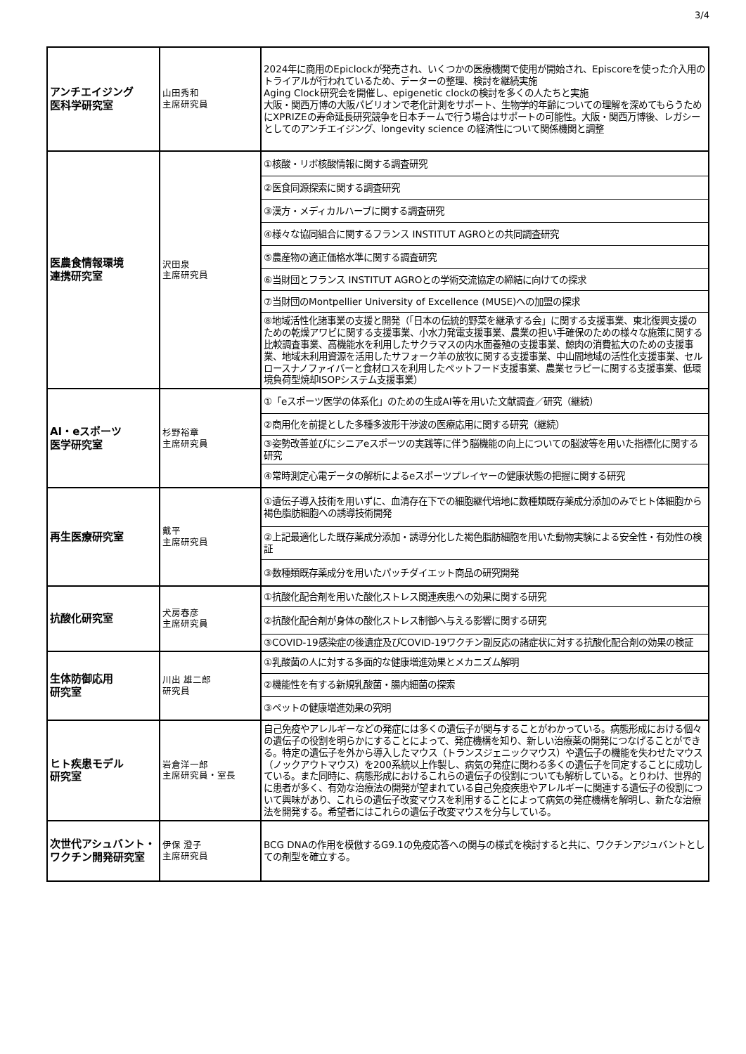3/4
| アンチエイジング 医科学研究室 | 山田秀和 主席研究員 | 2024年に商用のEpiclockが発売され、いくつかの医療機関で使用が開始され、Episcoreを使った介入用のトライアルが行われているため、データーの整理、検討を継続実施 Aging Clock研究会を開催し、epigenetic clockの検討を多くの人たちと実施 大阪・関西万博の大阪パビリオンで老化計測をサポート、生物学的年齢についての理解を深めてもらうためにXPRIZEの寿命延長研究競争を日本チームで行う場合はサポートの可能性。大阪・関西万博後、レガシーとしてのアンチエイジング、longevity science の経済性について関係機関と調整 |
| 医農食情報環境 連携研究室 | 沢田泉 主席研究員 | ①核酸・リボ核酸情報に関する調査研究 |
| | | ②医食同源探索に関する調査研究 |
| | | ③漢方・メディカルハーブに関する調査研究 |
| | | ④様々な協同組合に関するフランス INSTITUT AGROとの共同調査研究 |
| | | ⑤農産物の適正価格水準に関する調査研究 |
| | | ⑥当財団とフランス INSTITUT AGROとの学術交流協定の締結に向けての探求 |
| | | ⑦当財団のMontpellier University of Excellence (MUSE)への加盟の探求 |
| | | ⑧地域活性化諸事業の支援と開発（「日本の伝統的野菜を継承する会」に関する支援事業、東北復興支援のための乾燥アワビに関する支援事業、小水力発電支援事業、農業の担い手確保のための様々な施策に関する比較調査事業、高機能水を利用したサクラマスの内水面養殖の支援事業、鯨肉の消費拡大のための支援事業、地域未利用資源を活用したサフォーク羊の放牧に関する支援事業、中山間地域の活性化支援事業、セルロースナノファイバーと食材ロスを利用したペットフード支援事業、農業セラピーに関する支援事業、低環境負荷型焼却ISOPシステム支援事業） |
| AI・eスポーツ 医学研究室 | 杉野裕章 主席研究員 | ①「eスポーツ医学の体系化」のための生成AI等を用いた文献調査／研究（継続） |
| | | ②商用化を前提とした多種多波形干渉波の医療応用に関する研究（継続） |
| | | ③姿勢改善並びにシニアeスポーツの実践等に伴う脳機能の向上についての脳波等を用いた指標化に関する研究 |
| | | ④常時測定心電データの解析によるeスポーツプレイヤーの健康状態の把握に関する研究 |
| 再生医療研究室 | 戴平 主席研究員 | ①遺伝子導入技術を用いずに、血清存在下での細胞継代培地に数種類既存薬成分添加のみでヒト体細胞から褐色脂肪細胞への誘導技術開発 |
| | | ②上記最適化した既存薬成分添加・誘導分化した褐色脂肪細胞を用いた動物実験による安全性・有効性の検証 |
| | | ③数種類既存薬成分を用いたパッチダイエット商品の研究開発 |
| 抗酸化研究室 | 犬房春彦 主席研究員 | ①抗酸化配合剤を用いた酸化ストレス関連疾患への効果に関する研究 |
| | | ②抗酸化配合剤が身体の酸化ストレス制御へ与える影響に関する研究 |
| | | ③COVID-19感染症の後遺症及びCOVID-19ワクチン副反応の諸症状に対する抗酸化配合剤の効果の検証 |
| 生体防御応用 研究室 | 川出 雄二郎 研究員 | ①乳酸菌の人に対する多面的な健康増進効果とメカニズム解明 |
| | | ②機能性を有する新規乳酸菌・腸内細菌の探索 |
| | | ③ペットの健康増進効果の究明 |
| ヒト疾患モデル 研究室 | 岩倉洋一郎 主席研究員・室長 | 自己免疫やアレルギーなどの発症には多くの遺伝子が関与することがわかっている。病態形成における個々の遺伝子の役割を明らかにすることによって、発症機構を知り、新しい治療薬の開発につなげることができる。特定の遺伝子を外から導入したマウス（トランスジェニックマウス）や遺伝子の機能を失わせたマウス（ノックアウトマウス）を200系統以上作製し、病気の発症に関わる多くの遺伝子を同定することに成功している。また同時に、病態形成におけるこれらの遺伝子の役割についても解析している。とりわけ、世界的に患者が多く、有効な治療法の開発が望まれている自己免疫疾患やアレルギーに関連する遺伝子の役割について興味があり、これらの遺伝子改変マウスを利用することによって病気の発症機構を解明し、新たな治療法を開発する。希望者にはこれらの遺伝子改変マウスを分与している。 |
| 次世代アシュバント・ワクチン開発研究室 | 伊保 澄子 主席研究員 | BCG DNAの作用を模倣するG9.1の免疫応答への関与の様式を検討すると共に、ワクチンアジュバントとしての剤型を確立する。 |